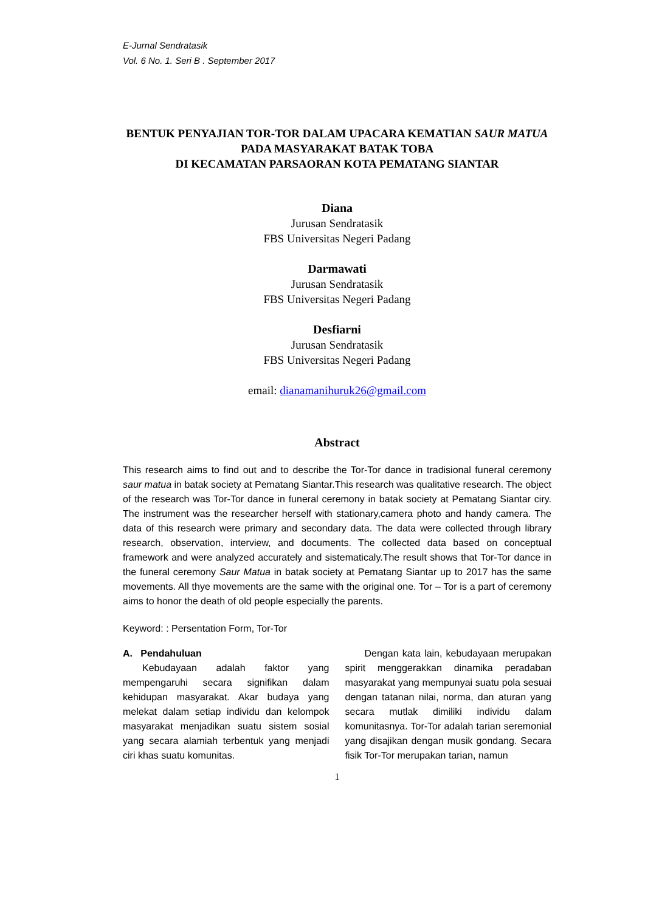E-Jurnal Sendratasik
Vol. 6 No. 1. Seri B . September 2017
BENTUK PENYAJIAN TOR-TOR DALAM UPACARA KEMATIAN SAUR MATUA PADA MASYARAKAT BATAK TOBA
DI KECAMATAN PARSAORAN KOTA PEMATANG SIANTAR
Diana
Jurusan Sendratasik
FBS Universitas Negeri Padang
Darmawati
Jurusan Sendratasik
FBS Universitas Negeri Padang
Desfiarni
Jurusan Sendratasik
FBS Universitas Negeri Padang
email: dianamanihuruk26@gmail.com
Abstract
This research aims to find out and to describe the Tor-Tor dance in tradisional funeral ceremony saur matua in batak society at Pematang Siantar.This research was qualitative research. The object of the research was Tor-Tor dance in funeral ceremony in batak society at Pematang Siantar ciry. The instrument was the researcher herself with stationary,camera photo and handy camera. The data of this research were primary and secondary data. The data were collected through library research, observation, interview, and documents. The collected data based on conceptual framework and were analyzed accurately and sistematicaly.The result shows that Tor-Tor dance in the funeral ceremony Saur Matua in batak society at Pematang Siantar up to 2017 has the same movements. All thye movements are the same with the original one. Tor – Tor is a part of ceremony aims to honor the death of old people especially the parents.
Keyword: : Persentation Form, Tor-Tor
A. Pendahuluan
Kebudayaan adalah faktor yang mempengaruhi secara signifikan dalam kehidupan masyarakat. Akar budaya yang melekat dalam setiap individu dan kelompok masyarakat menjadikan suatu sistem sosial yang secara alamiah terbentuk yang menjadi ciri khas suatu komunitas.
Dengan kata lain, kebudayaan merupakan spirit menggerakkan dinamika peradaban masyarakat yang mempunyai suatu pola sesuai dengan tatanan nilai, norma, dan aturan yang secara mutlak dimiliki individu dalam komunitasnya. Tor-Tor adalah tarian seremonial yang disajikan dengan musik gondang. Secara fisik Tor-Tor merupakan tarian, namun
1